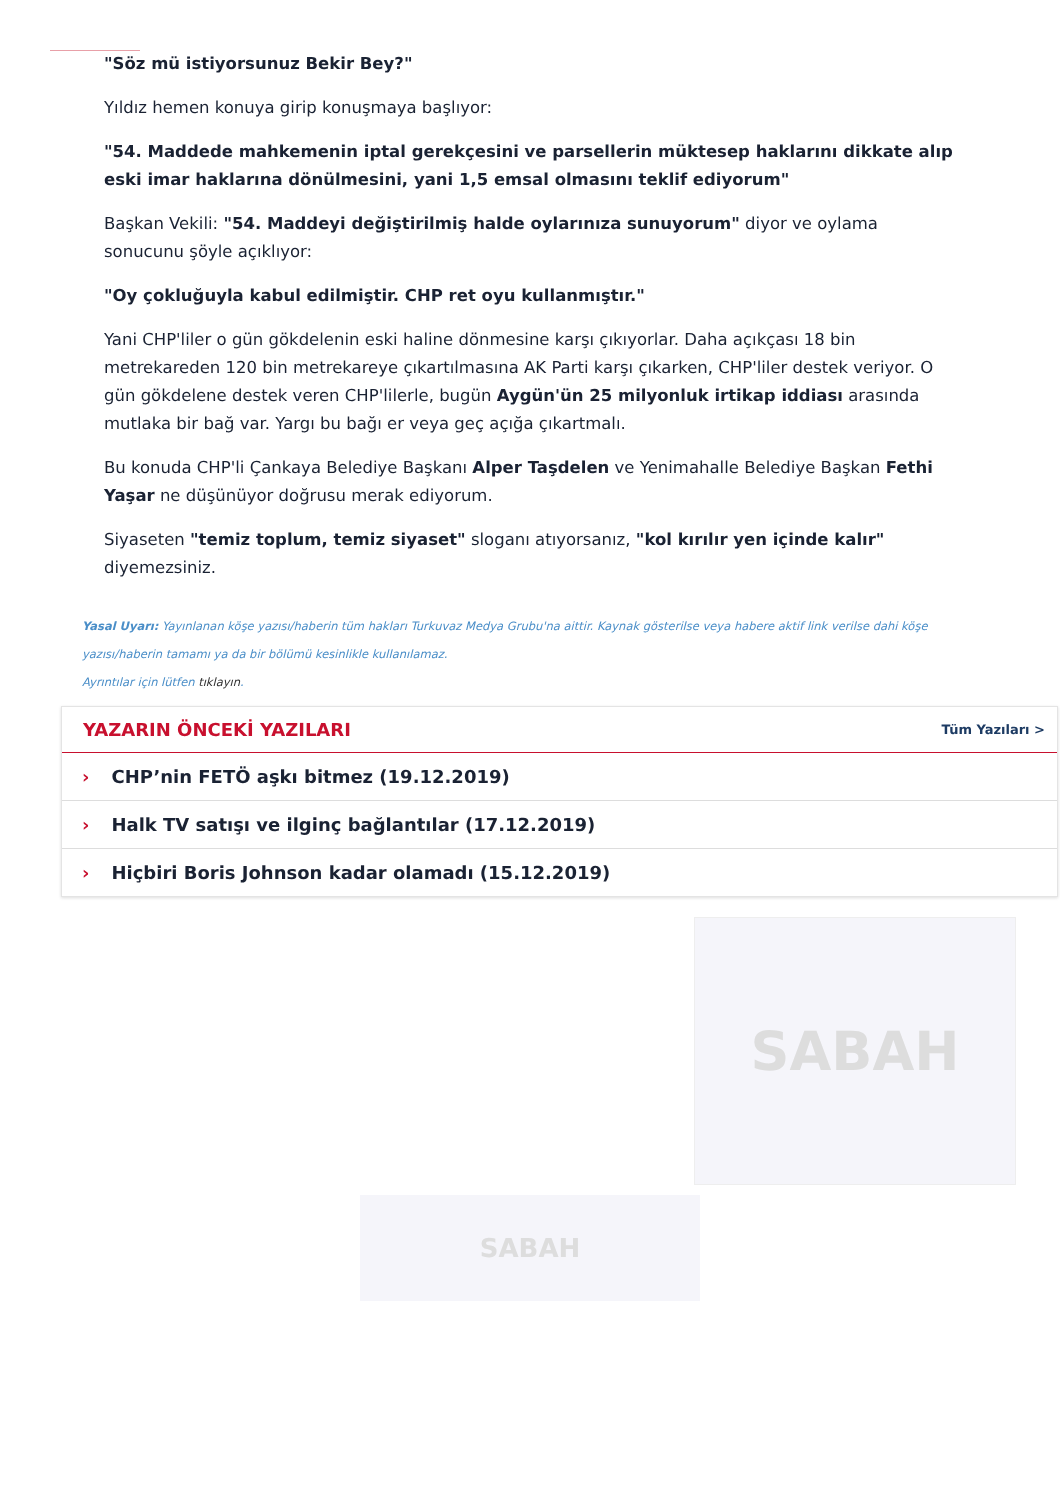"Söz mü istiyorsunuz Bekir Bey?"
Yıldız hemen konuya girip konuşmaya başlıyor:
"54. Maddede mahkemenin iptal gerekçesini ve parsellerin müktesep haklarını dikkate alıp eski imar haklarına dönülmesini, yani 1,5 emsal olmasını teklif ediyorum"
Başkan Vekili: "54. Maddeyi değiştirilmiş halde oylarınıza sunuyorum" diyor ve oylama sonucunu şöyle açıklıyor:
"Oy çokluğuyla kabul edilmiştir. CHP ret oyu kullanmıştır."
Yani CHP'liler o gün gökdelenin eski haline dönmesine karşı çıkıyorlar. Daha açıkçası 18 bin metrekareden 120 bin metrekareye çıkartılmasına AK Parti karşı çıkarken, CHP'liler destek veriyor. O gün gökdelene destek veren CHP'lilerle, bugün Aygün'ün 25 milyonluk irtikap iddiası arasında mutlaka bir bağ var. Yargı bu bağı er veya geç açığa çıkartmalı.
Bu konuda CHP'li Çankaya Belediye Başkanı Alper Taşdelen ve Yenimahalle Belediye Başkan Fethi Yaşar ne düşünüyor doğrusu merak ediyorum.
Siyaseten "temiz toplum, temiz siyaset" sloganı atıyorsanız, "kol kırılır yen içinde kalır" diyemezsiniz.
Yasal Uyarı: Yayınlanan köşe yazısı/haberin tüm hakları Turkuvaz Medya Grubu'na aittir. Kaynak gösterilse veya habere aktif link verilse dahi köşe yazısı/haberin tamamı ya da bir bölümü kesinlikle kullanılamaz.
Ayrıntılar için lütfen tıklayın.
YAZARIN ÖNCEKİ YAZILARI
Tüm Yazıları >
› CHP’nin FETÖ aşkı bitmez (19.12.2019)
› Halk TV satışı ve ilginç bağlantılar (17.12.2019)
› Hiçbiri Boris Johnson kadar olamadı (15.12.2019)
SABAH
SABAH